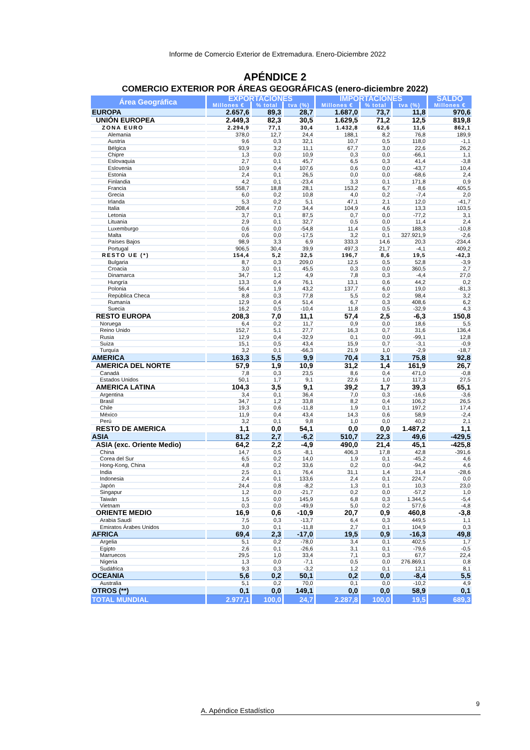Informe de Comercio Exterior de Extremadura. Enero-Diciembre 2022
APÉNDICE 2
COMERCIO EXTERIOR POR ÁREAS GEOGRÁFICAS (enero-diciembre 2022)
| Área Geográfica | EXPORTACIONES | | | IMPORTACIONES | | | SALDO |
| --- | --- | --- | --- | --- | --- | --- | --- |
| | Millones € | % total | tva (%) | Millones € | % total | tva (%) | Millones € |
| EUROPA | 2.657,6 | 89,3 | 28,7 | 1.687,0 | 73,7 | 11,8 | 970,6 |
| UNIÓN EUROPEA | 2.449,3 | 82,3 | 30,5 | 1.629,5 | 71,2 | 12,5 | 819,8 |
| ZONA EURO | 2.294,9 | 77,1 | 30,4 | 1.432,8 | 62,6 | 11,6 | 862,1 |
| Alemania | 378,0 | 12,7 | 24,4 | 188,1 | 8,2 | 76,8 | 189,9 |
| Austria | 9,6 | 0,3 | 32,1 | 10,7 | 0,5 | 118,0 | -1,1 |
| Bélgica | 93,9 | 3,2 | 11,1 | 67,7 | 3,0 | 22,6 | 26,2 |
| Chipre | 1,3 | 0,0 | 10,9 | 0,3 | 0,0 | -66,1 | 1,1 |
| Eslovaquia | 2,7 | 0,1 | 45,7 | 6,5 | 0,3 | 41,4 | -3,8 |
| Eslovenia | 10,9 | 0,4 | 107,6 | 0,6 | 0,0 | -43,7 | 10,4 |
| Estonia | 2,4 | 0,1 | 26,5 | 0,0 | 0,0 | -68,6 | 2,4 |
| Finlandia | 4,2 | 0,1 | -23,4 | 3,3 | 0,1 | 171,8 | 0,9 |
| Francia | 558,7 | 18,8 | 28,1 | 153,2 | 6,7 | -8,6 | 405,5 |
| Grecia | 6,0 | 0,2 | 10,8 | 4,0 | 0,2 | -7,4 | 2,0 |
| Irlanda | 5,3 | 0,2 | 5,1 | 47,1 | 2,1 | 12,0 | -41,7 |
| Italia | 208,4 | 7,0 | 34,4 | 104,9 | 4,6 | 13,3 | 103,5 |
| Letonia | 3,7 | 0,1 | 87,5 | 0,7 | 0,0 | -77,2 | 3,1 |
| Lituania | 2,9 | 0,1 | 32,7 | 0,5 | 0,0 | 11,4 | 2,4 |
| Luxemburgo | 0,6 | 0,0 | -54,8 | 11,4 | 0,5 | 188,3 | -10,8 |
| Malta | 0,6 | 0,0 | -17,5 | 3,2 | 0,1 | 327.921,9 | -2,6 |
| Países Bajos | 98,9 | 3,3 | 6,9 | 333,3 | 14,6 | 20,3 | -234,4 |
| Portugal | 906,5 | 30,4 | 39,9 | 497,3 | 21,7 | -4,1 | 409,2 |
| RESTO UE (*) | 154,4 | 5,2 | 32,5 | 196,7 | 8,6 | 19,5 | -42,3 |
| Bulgaria | 8,7 | 0,3 | 209,0 | 12,5 | 0,5 | 52,8 | -3,9 |
| Croacia | 3,0 | 0,1 | 45,5 | 0,3 | 0,0 | 360,5 | 2,7 |
| Dinamarca | 34,7 | 1,2 | 4,9 | 7,8 | 0,3 | -4,4 | 27,0 |
| Hungría | 13,3 | 0,4 | 76,1 | 13,1 | 0,6 | 44,2 | 0,2 |
| Polonia | 56,4 | 1,9 | 43,2 | 137,7 | 6,0 | 19,0 | -81,3 |
| República Checa | 8,8 | 0,3 | 77,8 | 5,5 | 0,2 | 98,4 | 3,2 |
| Rumanía | 12,9 | 0,4 | 51,4 | 6,7 | 0,3 | 408,6 | 6,2 |
| Suecia | 16,2 | 0,5 | -10,4 | 11,8 | 0,5 | -32,9 | 4,3 |
| RESTO EUROPA | 208,3 | 7,0 | 11,1 | 57,4 | 2,5 | -6,3 | 150,8 |
| Noruega | 6,4 | 0,2 | 11,7 | 0,9 | 0,0 | 18,6 | 5,5 |
| Reino Unido | 152,7 | 5,1 | 27,7 | 16,3 | 0,7 | 31,6 | 136,4 |
| Rusia | 12,9 | 0,4 | -32,9 | 0,1 | 0,0 | -99,1 | 12,8 |
| Suiza | 15,1 | 0,5 | 43,4 | 15,9 | 0,7 | -3,1 | -0,9 |
| Turquía | 3,2 | 0,1 | -66,3 | 21,9 | 1,0 | -2,9 | -18,7 |
| AMERICA | 163,3 | 5,5 | 9,9 | 70,4 | 3,1 | 75,8 | 92,8 |
| AMERICA DEL NORTE | 57,9 | 1,9 | 10,9 | 31,2 | 1,4 | 161,9 | 26,7 |
| Canadá | 7,8 | 0,3 | 23,5 | 8,6 | 0,4 | 471,0 | -0,8 |
| Estados Unidos | 50,1 | 1,7 | 9,1 | 22,6 | 1,0 | 117,3 | 27,5 |
| AMERICA LATINA | 104,3 | 3,5 | 9,1 | 39,2 | 1,7 | 39,3 | 65,1 |
| Argentina | 3,4 | 0,1 | 36,4 | 7,0 | 0,3 | -16,6 | -3,6 |
| Brasil | 34,7 | 1,2 | 33,8 | 8,2 | 0,4 | 106,2 | 26,5 |
| Chile | 19,3 | 0,6 | -11,8 | 1,9 | 0,1 | 197,2 | 17,4 |
| México | 11,9 | 0,4 | 43,4 | 14,3 | 0,6 | 58,9 | -2,4 |
| Perú | 3,2 | 0,1 | 9,8 | 1,0 | 0,0 | 40,2 | 2,1 |
| RESTO DE AMERICA | 1,1 | 0,0 | 54,1 | 0,0 | 0,0 | 1.487,2 | 1,1 |
| ASIA | 81,2 | 2,7 | -6,2 | 510,7 | 22,3 | 49,6 | -429,5 |
| ASIA (exc. Oriente Medio) | 64,2 | 2,2 | -4,9 | 490,0 | 21,4 | 45,1 | -425,8 |
| China | 14,7 | 0,5 | -8,1 | 406,3 | 17,8 | 42,8 | -391,6 |
| Corea del Sur | 6,5 | 0,2 | 14,0 | 1,9 | 0,1 | -45,2 | 4,6 |
| Hong-Kong, China | 4,8 | 0,2 | 33,6 | 0,2 | 0,0 | -94,2 | 4,6 |
| India | 2,5 | 0,1 | 76,4 | 31,1 | 1,4 | 31,4 | -28,6 |
| Indonesia | 2,4 | 0,1 | 133,6 | 2,4 | 0,1 | 224,7 | 0,0 |
| Japón | 24,4 | 0,8 | -8,2 | 1,3 | 0,1 | 10,3 | 23,0 |
| Singapur | 1,2 | 0,0 | -21,7 | 0,2 | 0,0 | -57,2 | 1,0 |
| Taiwán | 1,5 | 0,0 | 145,9 | 6,8 | 0,3 | 1.344,5 | -5,4 |
| Vietnam | 0,3 | 0,0 | -49,9 | 5,0 | 0,2 | 577,6 | -4,8 |
| ORIENTE MEDIO | 16,9 | 0,6 | -10,9 | 20,7 | 0,9 | 460,8 | -3,8 |
| Arabia Saudí | 7,5 | 0,3 | -13,7 | 6,4 | 0,3 | 449,5 | 1,1 |
| Emiratos Árabes Unidos | 3,0 | 0,1 | -11,8 | 2,7 | 0,1 | 104,9 | 0,3 |
| AFRICA | 69,4 | 2,3 | -17,0 | 19,5 | 0,9 | -16,3 | 49,8 |
| Argelia | 5,1 | 0,2 | -78,0 | 3,4 | 0,1 | 402,5 | 1,7 |
| Egipto | 2,6 | 0,1 | -26,6 | 3,1 | 0,1 | -79,6 | -0,5 |
| Marruecos | 29,5 | 1,0 | 33,4 | 7,1 | 0,3 | 67,7 | 22,4 |
| Nigeria | 1,3 | 0,0 | -7,1 | 0,5 | 0,0 | 276.869,1 | 0,8 |
| Sudáfrica | 9,3 | 0,3 | -3,2 | 1,2 | 0,1 | 12,1 | 8,1 |
| OCEANIA | 5,6 | 0,2 | 50,1 | 0,2 | 0,0 | -8,4 | 5,5 |
| Australia | 5,1 | 0,2 | 70,0 | 0,1 | 0,0 | -10,2 | 4,9 |
| OTROS (**) | 0,1 | 0,0 | 149,1 | 0,0 | 0,0 | 58,9 | 0,1 |
| TOTAL MUNDIAL | 2.977,1 | 100,0 | 24,7 | 2.287,8 | 100,0 | 19,5 | 689,3 |
9
A. Apéndice Estadístico